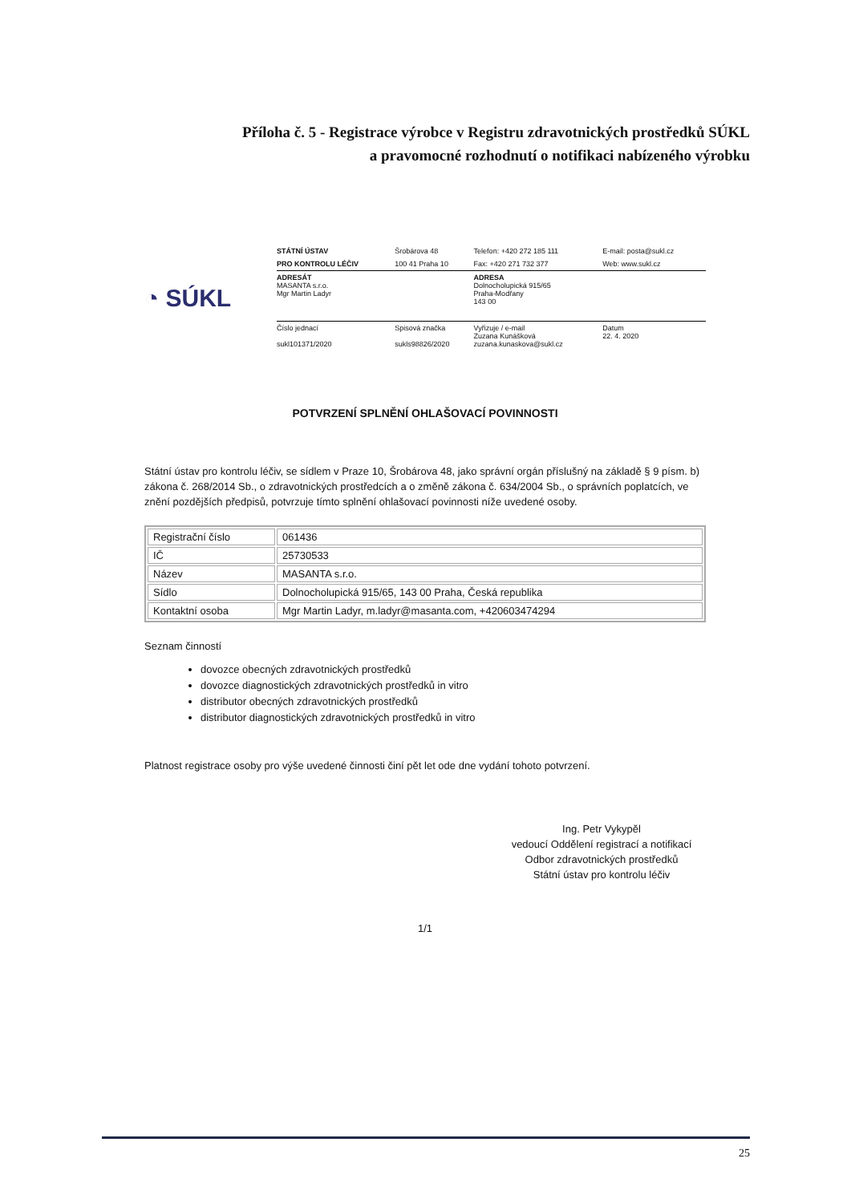Příloha č. 5 - Registrace výrobce v Registru zdravotnických prostředků SÚKL
a pravomocné rozhodnutí o notifikaci nabízeného výrobku
◔ SÚKL
| STÁTNÍ ÚSTAV | Šrobárova 48 | Telefon: +420 272 185 111 | E-mail: posta@sukl.cz |
| PRO KONTROLU LÉČIV | 100 41 Praha 10 | Fax: +420 271 732 377 | Web: www.sukl.cz |
| ADRESÁT MASANTA s.r.o. Mgr Martin Ladyr | | ADRESA Dolnocholupická 915/65 Praha-Modřany 143 00 | |
| Číslo jednací sukl101371/2020 | Spisová značka sukls98826/2020 | Vyřizuje / e-mail Zuzana Kunášková zuzana.kunaskova@sukl.cz | Datum 22. 4. 2020 |
POTVRZENÍ SPLNĚNÍ OHLAŠOVACÍ POVINNOSTI
Státní ústav pro kontrolu léčiv, se sídlem v Praze 10, Šrobárova 48, jako správní orgán příslušný na základě § 9 písm. b) zákona č. 268/2014 Sb., o zdravotnických prostředcích a o změně zákona č. 634/2004 Sb., o správních poplatcích, ve znění pozdějších předpisů, potvrzuje tímto splnění ohlašovací povinnosti níže uvedené osoby.
| Registrační číslo | 061436 |
| IČ | 25730533 |
| Název | MASANTA s.r.o. |
| Sídlo | Dolnocholupická 915/65, 143 00 Praha, Česká republika |
| Kontaktní osoba | Mgr Martin Ladyr, m.ladyr@masanta.com, +420603474294 |
Seznam činností
dovozce obecných zdravotnických prostředků
dovozce diagnostických zdravotnických prostředků in vitro
distributor obecných zdravotnických prostředků
distributor diagnostických zdravotnických prostředků in vitro
Platnost registrace osoby pro výše uvedené činnosti činí pět let ode dne vydání tohoto potvrzení.
Ing. Petr Vykypěl
vedoucí Oddělení registrací a notifikací
Odbor zdravotnických prostředků
Státní ústav pro kontrolu léčiv
1/1
25